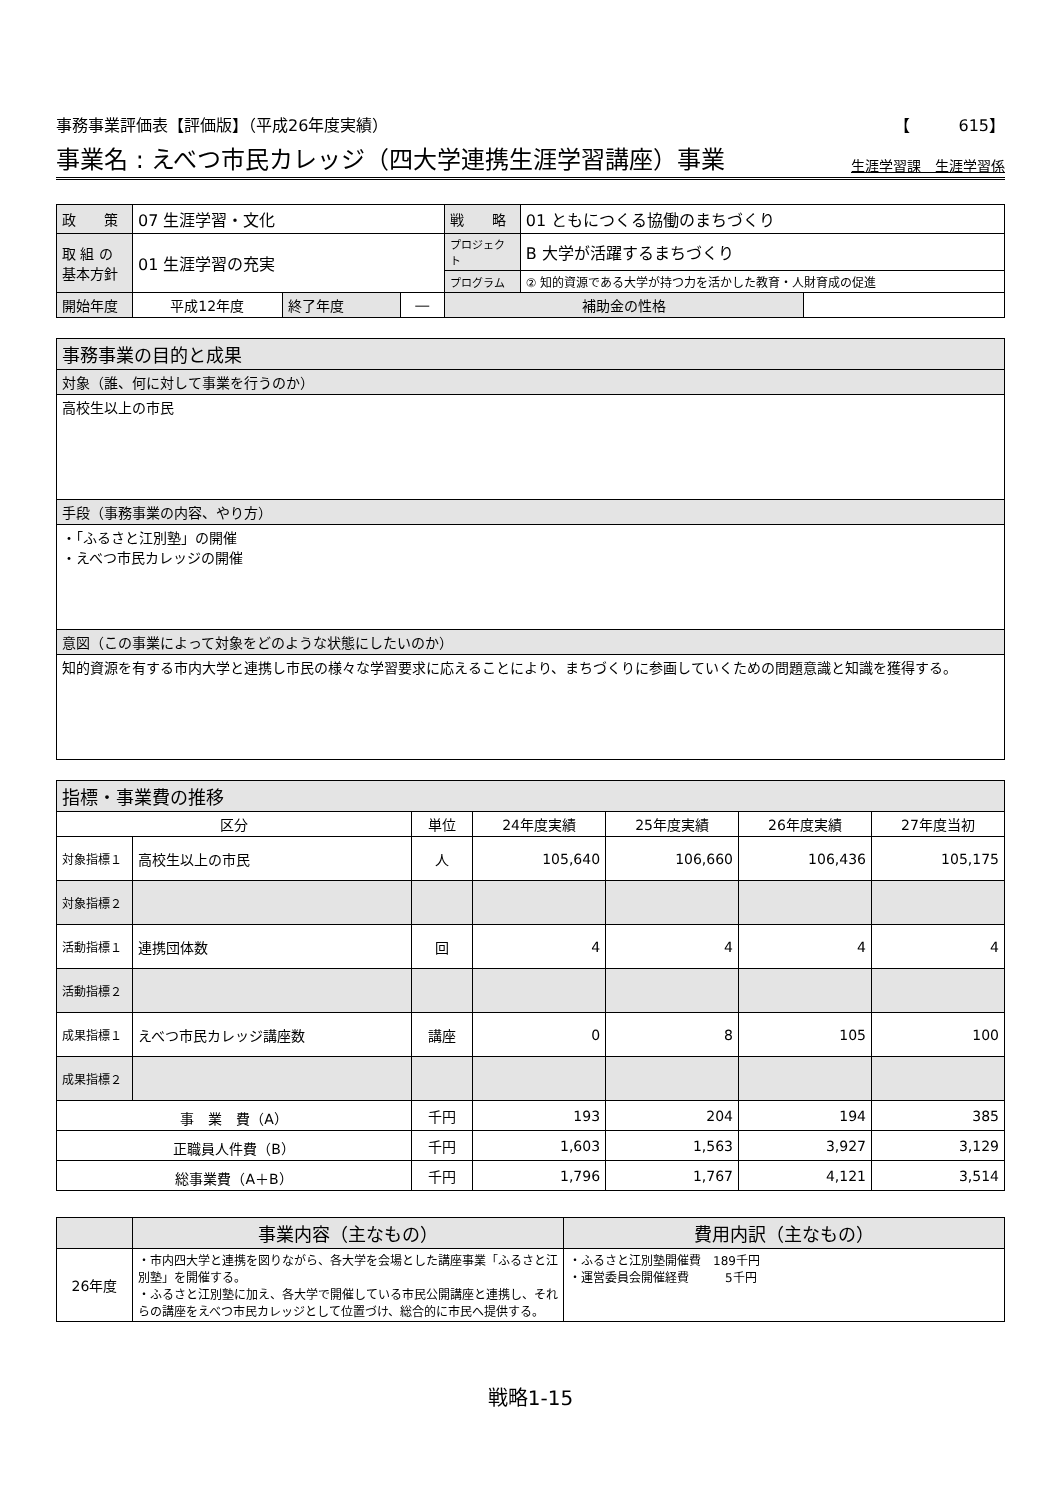事務事業評価表【評価版】（平成26年度実績） 【　　　615】
事業名 : えべつ市民カレッジ（四大学連携生涯学習講座）事業 生涯学習課　生涯学習係
| 政 策 | 07 生涯学習・文化 | | | 戦 略 | 01 ともにつくる協働のまちづくり | |
| 取 組 の 基本方針 | 01 生涯学習の充実 | | | プロジェクト | B 大学が活躍するまちづくり | |
| | | | | プログラム | ② 知的資源である大学が持つ力を活かした教育・人財育成の促進 | |
| 開始年度 | 平成12年度 | 終了年度 | ― | 補助金の性格 | | |
| 事務事業の目的と成果 |
| 対象（誰、何に対して事業を行うのか） |
| 高校生以上の市民 |
| 手段（事務事業の内容、やり方） |
| ・「ふるさと江別塾」の開催 ・えべつ市民カレッジの開催 |
| 意図（この事業によって対象をどのような状態にしたいのか） |
| 知的資源を有する市内大学と連携し市民の様々な学習要求に応えることにより、まちづくりに参画していくための問題意識と知識を獲得する。 |
| 指標・事業費の推移 | | | | | | |
| 区分 | | 単位 | 24年度実績 | 25年度実績 | 26年度実績 | 27年度当初 |
| 対象指標１ | 高校生以上の市民 | 人 | 105,640 | 106,660 | 106,436 | 105,175 |
| 対象指標２ | | | | | | |
| 活動指標１ | 連携団体数 | 回 | 4 | 4 | 4 | 4 |
| 活動指標２ | | | | | | |
| 成果指標１ | えべつ市民カレッジ講座数 | 講座 | 0 | 8 | 105 | 100 |
| 成果指標２ | | | | | | |
| 事 業 費（A） | | 千円 | 193 | 204 | 194 | 385 |
| 正職員人件費（B） | | 千円 | 1,603 | 1,563 | 3,927 | 3,129 |
| 総事業費（A＋B） | | 千円 | 1,796 | 1,767 | 4,121 | 3,514 |
| | 事業内容（主なもの） | 費用内訳（主なもの） |
| --- | --- | --- |
| 26年度 | ・市内四大学と連携を図りながら、各大学を会場とした講座事業「ふるさと江別塾」を開催する。 ・ふるさと江別塾に加え、各大学で開催している市民公開講座と連携し、それらの講座をえべつ市民カレッジとして位置づけ、総合的に市民へ提供する。 | ・ふるさと江別塾開催費 189千円 ・運営委員会開催経費 5千円 |
戦略1-15